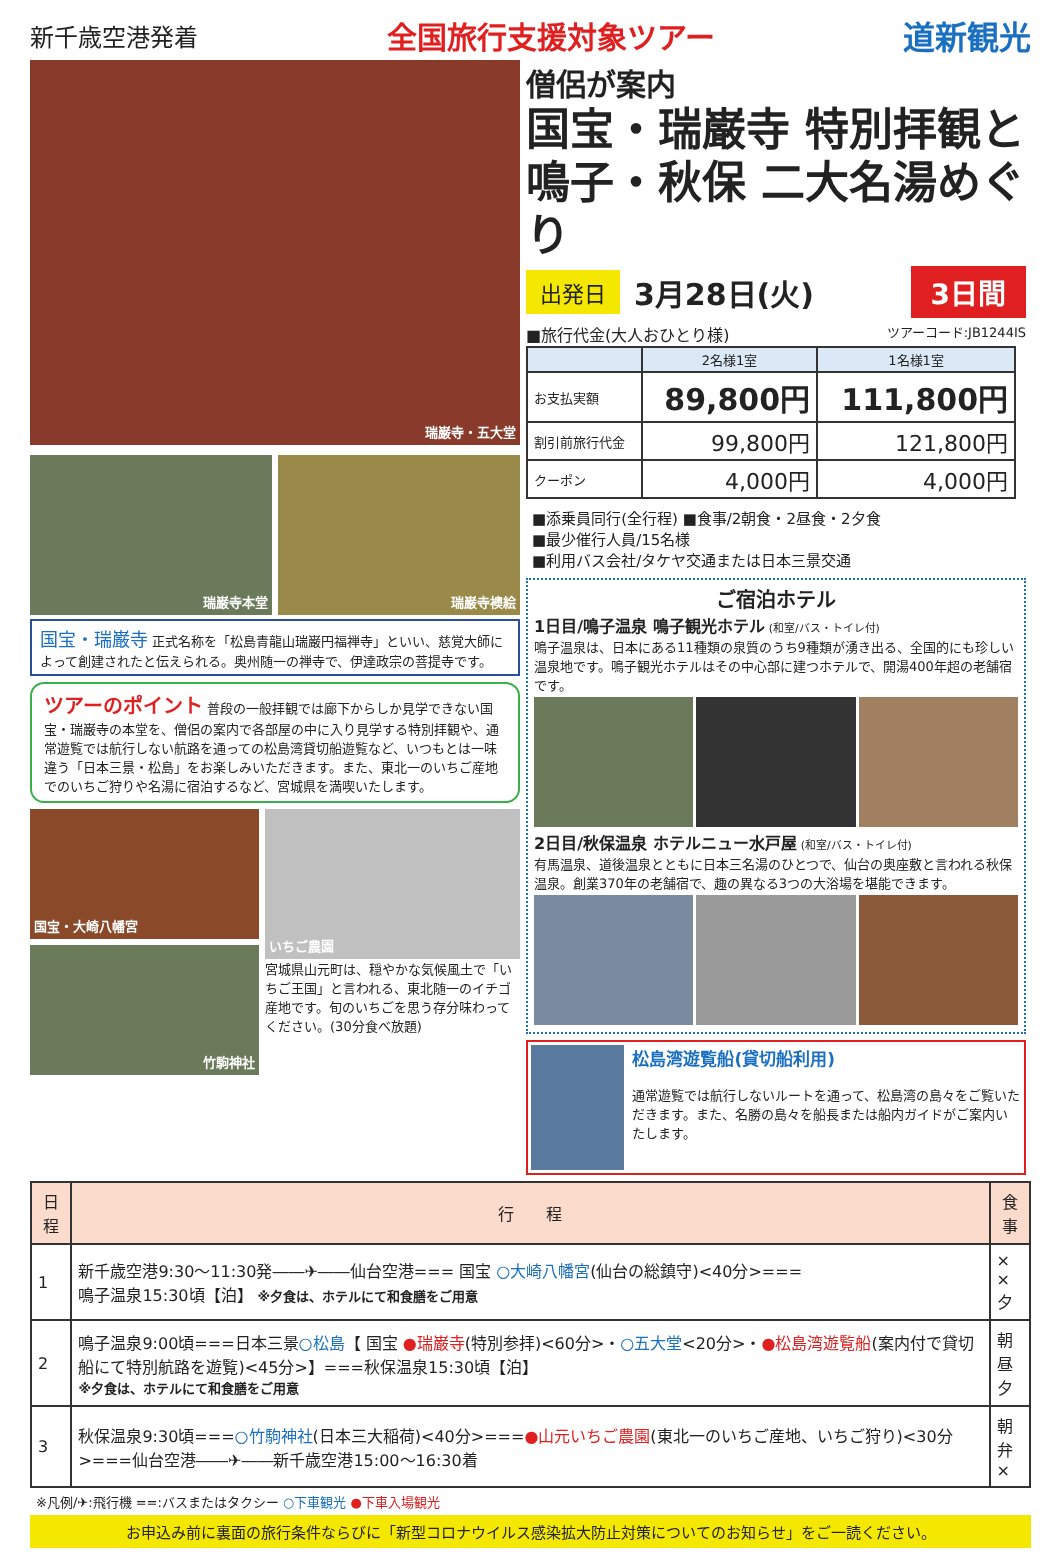新千歳空港発着
全国旅行支援対象ツアー 道新観光
瑞巌寺・五大堂
瑞巌寺本堂 瑞巌寺襖絵
国宝・瑞巌寺 正式名称を「松島青龍山瑞巌円福禅寺」といい、慈覚大師によって創建されたと伝えられる。奥州随一の禅寺で、伊達政宗の菩提寺です。
ツアーのポイント 普段の一般拝観では廊下からしか見学できない国宝・瑞巌寺の本堂を、僧侶の案内で各部屋の中に入り見学する特別拝観や、通常遊覧では航行しない航路を通っての松島湾貸切船遊覧など、いつもとは一味違う「日本三景・松島」をお楽しみいただきます。また、東北一のいちご産地でのいちご狩りや名湯に宿泊するなど、宮城県を満喫いたします。
国宝・大崎八幡宮
竹駒神社
いちご農園
宮城県山元町は、穏やかな気候風土で「いちご王国」と言われる、東北随一のイチゴ産地です。旬のいちごを思う存分味わってください。(30分食べ放題)
僧侶が案内
国宝・瑞巌寺 特別拝観と
鳴子・秋保 二大名湯めぐり
出発日 3月28日(火) 3日間
■旅行代金(大人おひとり様) ツアーコード:JB1244IS
| | 2名様1室 | 1名様1室 |
| --- | --- | --- |
| お支払実額 | 89,800円 | 111,800円 |
| 割引前旅行代金 | 99,800円 | 121,800円 |
| クーポン | 4,000円 | 4,000円 |
■添乗員同行(全行程) ■食事/2朝食・2昼食・2夕食
■最少催行人員/15名様
■利用バス会社/タケヤ交通または日本三景交通
ご宿泊ホテル
1日目/鳴子温泉 鳴子観光ホテル (和室/バス・トイレ付)
鳴子温泉は、日本にある11種類の泉質のうち9種類が湧き出る、全国的にも珍しい温泉地です。鳴子観光ホテルはその中心部に建つホテルで、開湯400年超の老舗宿です。
2日目/秋保温泉 ホテルニュー水戸屋 (和室/バス・トイレ付)
有馬温泉、道後温泉とともに日本三名湯のひとつで、仙台の奥座敷と言われる秋保温泉。創業370年の老舗宿で、趣の異なる3つの大浴場を堪能できます。
松島湾遊覧船(貸切船利用)
通常遊覧では航行しないルートを通って、松島湾の島々をご覧いただきます。また、名勝の島々を船長または船内ガイドがご案内いたします。
| 日程 | 行 程 | 食事 |
| --- | --- | --- |
| 1 | 新千歳空港9:30〜11:30発――✈――仙台空港=== 国宝 ○大崎八幡宮 (仙台の総鎮守)<40分>=== 鳴子温泉15:30頃【泊】 ※夕食は、ホテルにて和食膳をご用意 | × × 夕 |
| 2 | 鳴子温泉9:00頃===日本三景 ○松島 【 国宝 ●瑞巌寺 (特別参拝)<60分>・ ○五大堂 <20分>・ ●松島湾遊覧船 (案内付で貸切船にて特別航路を遊覧)<45分>】===秋保温泉15:30頃【泊】 ※夕食は、ホテルにて和食膳をご用意 | 朝 昼 夕 |
| 3 | 秋保温泉9:30頃=== ○竹駒神社 (日本三大稲荷)<40分>=== ●山元いちご農園 (東北一のいちご産地、いちご狩り)<30分>===仙台空港――✈――新千歳空港15:00〜16:30着 | 朝 弁 × |
※凡例/✈:飛行機 ==:バスまたはタクシー ○下車観光 ●下車入場観光
お申込み前に裏面の旅行条件ならびに「新型コロナウイルス感染拡大防止対策についてのお知らせ」をご一読ください。